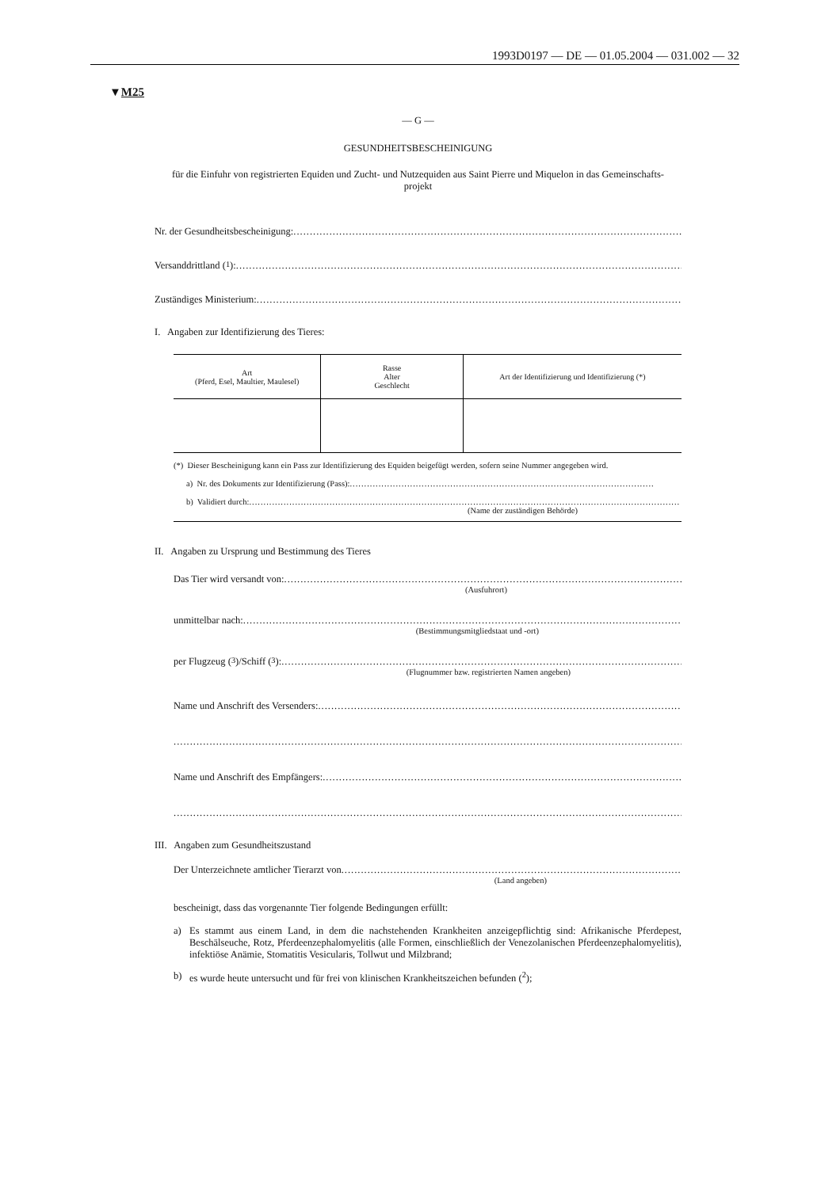1993D0197 — DE — 01.05.2004 — 031.002 — 32
▼M25
— G —
GESUNDHEITSBESCHEINIGUNG
für die Einfuhr von registrierten Equiden und Zucht- und Nutzequiden aus Saint Pierre und Miquelon in das Gemeinschafts-
projekt
Nr. der Gesundheitsbescheinigung: .............................................................................................................................
Versanddrittland (<sup>1</sup>): .............................................................................................................................................
Zuständiges Ministerium: .............................................................................................................................................
I. Angaben zur Identifizierung des Tieres:
| Art (Pferd, Esel, Maultier, Maulesel) | Rasse Alter Geschlecht | Art der Identifizierung und Identifizierung (*) |
(*) Dieser Bescheinigung kann ein Pass zur Identifizierung des Equiden beigefügt werden, sofern seine Nummer angegeben wird.
a) Nr. des Dokuments zur Identifizierung (Pass): ..........................................................................................................
b) Validiert durch: ......................................................................................................................................................
(Name der zuständigen Behörde)
II. Angaben zu Ursprung und Bestimmung des Tieres
Das Tier wird versandt von: ......................................................................................................................................
(Ausfuhrort)
unmittelbar nach: ..............................................................................................................................................
(Bestimmungsmitgliedstaat und -ort)
per Flugzeug (<sup>3</sup>)/Schiff (<sup>3</sup>): ....................................................................................................................................
(Flugnummer bzw. registrierten Namen angeben)
Name und Anschrift des Versenders: .....................................................................................................................
...........................................................................................................................................................................
Name und Anschrift des Empfängers: .....................................................................................................................
...........................................................................................................................................................................
III. Angaben zum Gesundheitszustand
Der Unterzeichnete amtlicher Tierarzt von .............................................................................................................
(Land angeben)
bescheinigt, dass das vorgenannte Tier folgende Bedingungen erfüllt:
a) Es stammt aus einem Land, in dem die nachstehenden Krankheiten anzeigepflichtig sind: Afrikanische Pferdepest, Beschälseuche, Rotz, Pferdeenzephalomyelitis (alle Formen, einschließlich der Venezolanischen Pferdeenzephalomyelitis), infektiöse Anämie, Stomatitis Vesicularis, Tollwut und Milzbrand;
b) es wurde heute untersucht und für frei von klinischen Krankheitszeichen befunden (<sup>2</sup>);